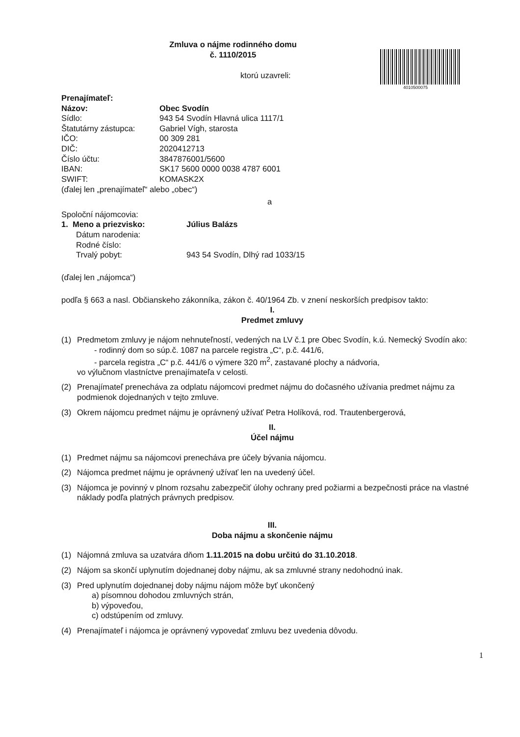4010500075
Zmluva o nájme rodinného domu
č. 1110/2015
ktorú uzavreli:
Prenajímateľ:
Názov: Obec Svodín
Sídlo: 943 54 Svodín Hlavná ulica 1117/1
Štatutárny zástupca: Gabriel Vígh, starosta
IČO: 00 309 281
DIČ: 2020412713
Číslo účtu: 3847876001/5600
IBAN: SK17 5600 0000 0038 4787 6001
SWIFT: KOMASK2X
(ďalej len „prenajímateľ“ alebo „obec“)
a
Spoloční nájomcovia:
1. Meno a priezvisko: Július Balázs
Dátum narodenia:
Rodné číslo:
Trvalý pobyt: 943 54 Svodín, Dlhý rad 1033/15
(ďalej len „nájomca“)
podľa § 663 a nasl. Občianskeho zákonníka, zákon č. 40/1964 Zb. v znení neskorších predpisov takto:
I.
Predmet zmluvy
(1) Predmetom zmluvy je nájom nehnuteľností, vedených na LV č.1 pre Obec Svodín, k.ú. Nemecký Svodín ako:
- rodinný dom so súp.č. 1087 na parcele registra „C“, p.č. 441/6,
- parcela registra „C“ p.č. 441/6 o výmere 320 m<sup>2</sup>, zastavané plochy a nádvoria,
vo výlučnom vlastníctve prenajímateľa v celosti.
(2) Prenajímateľ prenecháva za odplatu nájomcovi predmet nájmu do dočasného užívania predmet nájmu za podmienok dojednaných v tejto zmluve.
(3) Okrem nájomcu predmet nájmu je oprávnený užívať Petra Holíková, rod. Trautenbergerová,
II.
Účel nájmu
(1) Predmet nájmu sa nájomcovi prenecháva pre účely bývania nájomcu.
(2) Nájomca predmet nájmu je oprávnený užívať len na uvedený účel.
(3) Nájomca je povinný v plnom rozsahu zabezpečiť úlohy ochrany pred požiarmi a bezpečnosti práce na vlastné náklady podľa platných právnych predpisov.
III.
Doba nájmu a skončenie nájmu
(1) Nájomná zmluva sa uzatvára dňom 1.11.2015 na dobu určitú do 31.10.2018.
(2) Nájom sa skončí uplynutím dojednanej doby nájmu, ak sa zmluvné strany nedohodnú inak.
(3) Pred uplynutím dojednanej doby nájmu nájom môže byť ukončený
a) písomnou dohodou zmluvných strán,
b) výpoveďou,
c) odstúpením od zmluvy.
(4) Prenajímateľ i nájomca je oprávnený vypovedať zmluvu bez uvedenia dôvodu.
1